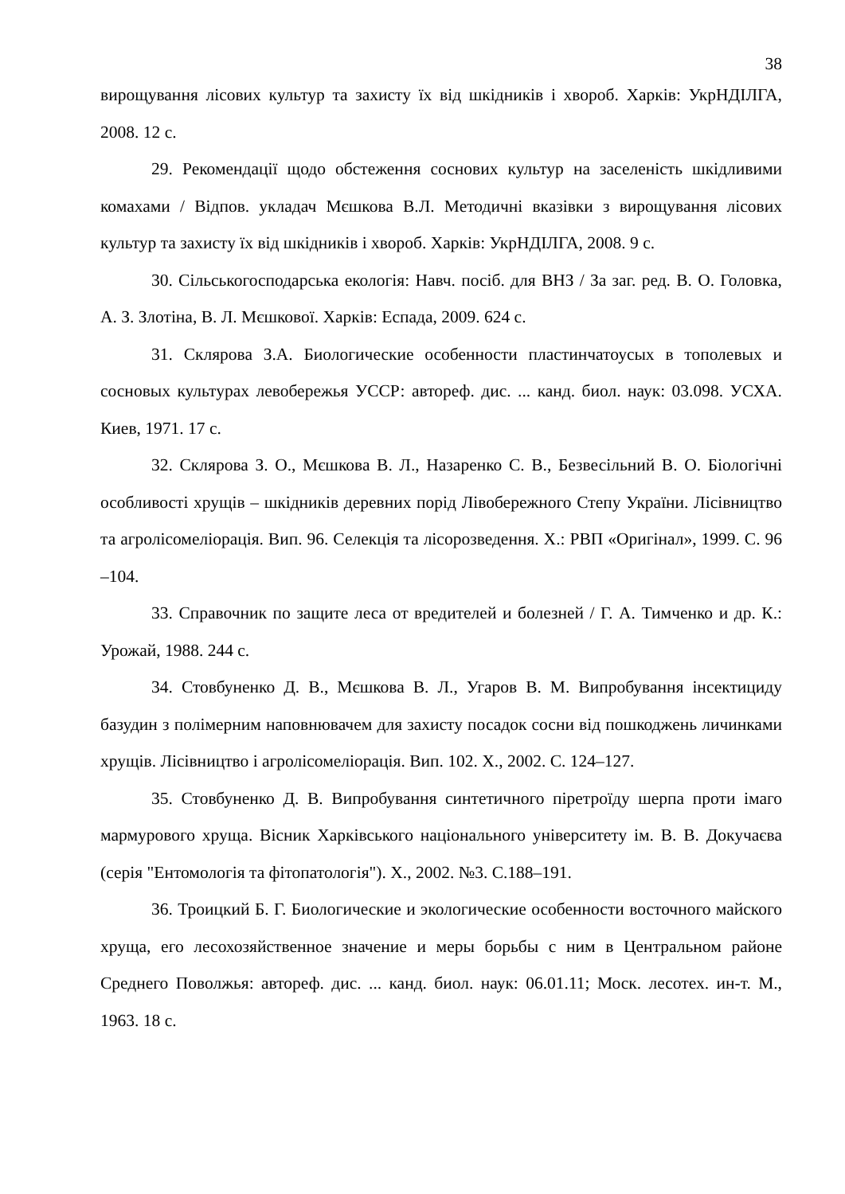38
вирощування лісових культур та захисту їх від шкідників і хвороб. Харків: УкрНДІЛГА, 2008. 12 с.
29. Рекомендації щодо обстеження соснових культур на заселеність шкідливими комахами / Відпов. укладач Мєшкова В.Л. Методичні вказівки з вирощування лісових культур та захисту їх від шкідників і хвороб. Харків: УкрНДІЛГА, 2008. 9 с.
30. Сільськогосподарська екологія: Навч. посіб. для ВНЗ / За заг. ред. В. О. Головка, А. З. Злотіна, В. Л. Мєшкової. Харків: Еспада, 2009. 624 с.
31. Склярова З.А. Биологические особенности пластинчатоусых в тополевых и сосновых культурах левобережья УССР: автореф. дис. ... канд. биол. наук: 03.098. УСХА. Киев, 1971. 17 с.
32. Склярова З. О., Мєшкова В. Л., Назаренко С. В., Безвесільний В. О. Біологічні особливості хрущів – шкідників деревних порід Лівобережного Степу України. Лісівництво та агролісомеліорація. Вип. 96. Селекція та лісорозведення. Х.: РВП «Оригінал», 1999. С. 96 –104.
33. Справочник по защите леса от вредителей и болезней / Г. А. Тимченко и др. К.: Урожай, 1988. 244 с.
34. Стовбуненко Д. В., Мєшкова В. Л., Угаров В. М. Випробування інсектициду базудин з полімерним наповнювачем для захисту посадок сосни від пошкоджень личинками хрущів. Лісівництво і агролісомеліорація. Вип. 102. Х., 2002. С. 124–127.
35. Стовбуненко Д. В. Випробування синтетичного піретроїду шерпа проти імаго мармурового хруща. Вісник Харківського національного університету ім. В. В. Докучаєва (серія "Ентомологія та фітопатологія"). Х., 2002. №3. С.188–191.
36. Троицкий Б. Г. Биологические и экологические особенности восточного майского хруща, его лесохозяйственное значение и меры борьбы с ним в Центральном районе Среднего Поволжья: автореф. дис. ... канд. биол. наук: 06.01.11; Моск. лесотех. ин-т. М., 1963. 18 с.